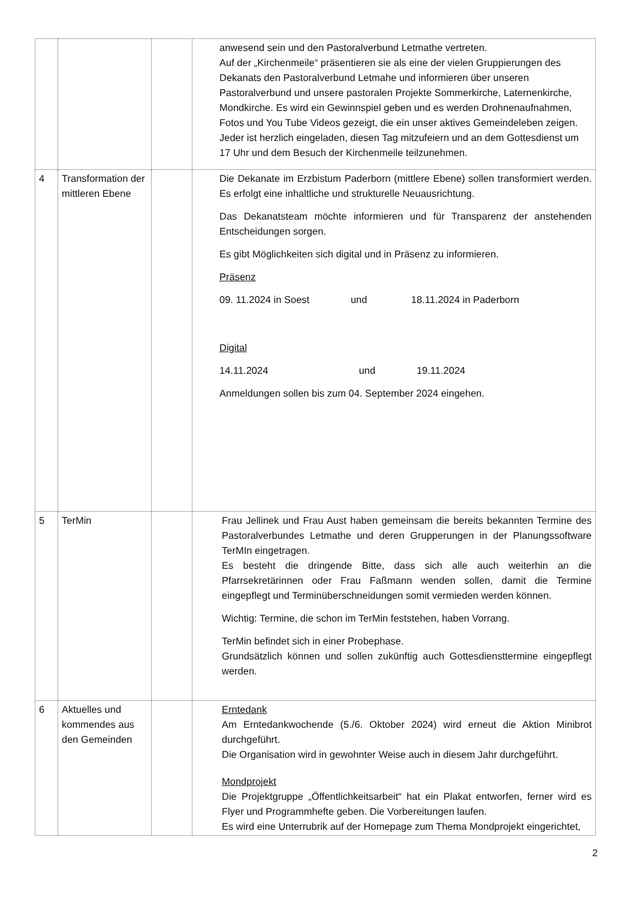| | | | anwesend sein und den Pastoralverbund Letmathe vertreten. Auf der „Kirchenmeile“ präsentieren sie als eine der vielen Gruppierungen des Dekanats den Pastoralverbund Letmahe und informieren über unseren Pastoralverbund und unsere pastoralen Projekte Sommerkirche, Laternenkirche, Mondkirche. Es wird ein Gewinnspiel geben und es werden Drohnenaufnahmen, Fotos und You Tube Videos gezeigt, die ein unser aktives Gemeindeleben zeigen. Jeder ist herzlich eingeladen, diesen Tag mitzufeiern und an dem Gottesdienst um 17 Uhr und dem Besuch der Kirchenmeile teilzunehmen. |
| 4 | Transformation der mittleren Ebene | | Die Dekanate im Erzbistum Paderborn (mittlere Ebene) sollen transformiert werden. Es erfolgt eine inhaltliche und strukturelle Neuausrichtung. Das Dekanatsteam möchte informieren und für Transparenz der anstehenden Entscheidungen sorgen. Es gibt Möglichkeiten sich digital und in Präsenz zu informieren. Präsenz 09. 11.2024 in Soest und 18.11.2024 in Paderborn Digital 14.11.2024 und 19.11.2024 Anmeldungen sollen bis zum 04. September 2024 eingehen. |
| 5 | TerMin | | Frau Jellinek und Frau Aust haben gemeinsam die bereits bekannten Termine des Pastoralverbundes Letmathe und deren Grupperungen in der Planungssoftware TerMIn eingetragen. Es besteht die dringende Bitte, dass sich alle auch weiterhin an die Pfarrsekretärinnen oder Frau Faßmann wenden sollen, damit die Termine eingepflegt und Terminüberschneidungen somit vermieden werden können. Wichtig: Termine, die schon im TerMin feststehen, haben Vorrang. TerMin befindet sich in einer Probephase. Grundsätzlich können und sollen zukünftig auch Gottesdiensttermine eingepflegt werden. |
| 6 | Aktuelles und kommendes aus den Gemeinden | | Erntedank Am Erntedankwochende (5./6. Oktober 2024) wird erneut die Aktion Minibrot durchgeführt. Die Organisation wird in gewohnter Weise auch in diesem Jahr durchgeführt. Mondprojekt Die Projektgruppe „Öffentlichkeitsarbeit“ hat ein Plakat entworfen, ferner wird es Flyer und Programmhefte geben. Die Vorbereitungen laufen. Es wird eine Unterrubrik auf der Homepage zum Thema Mondprojekt eingerichtet, |
2